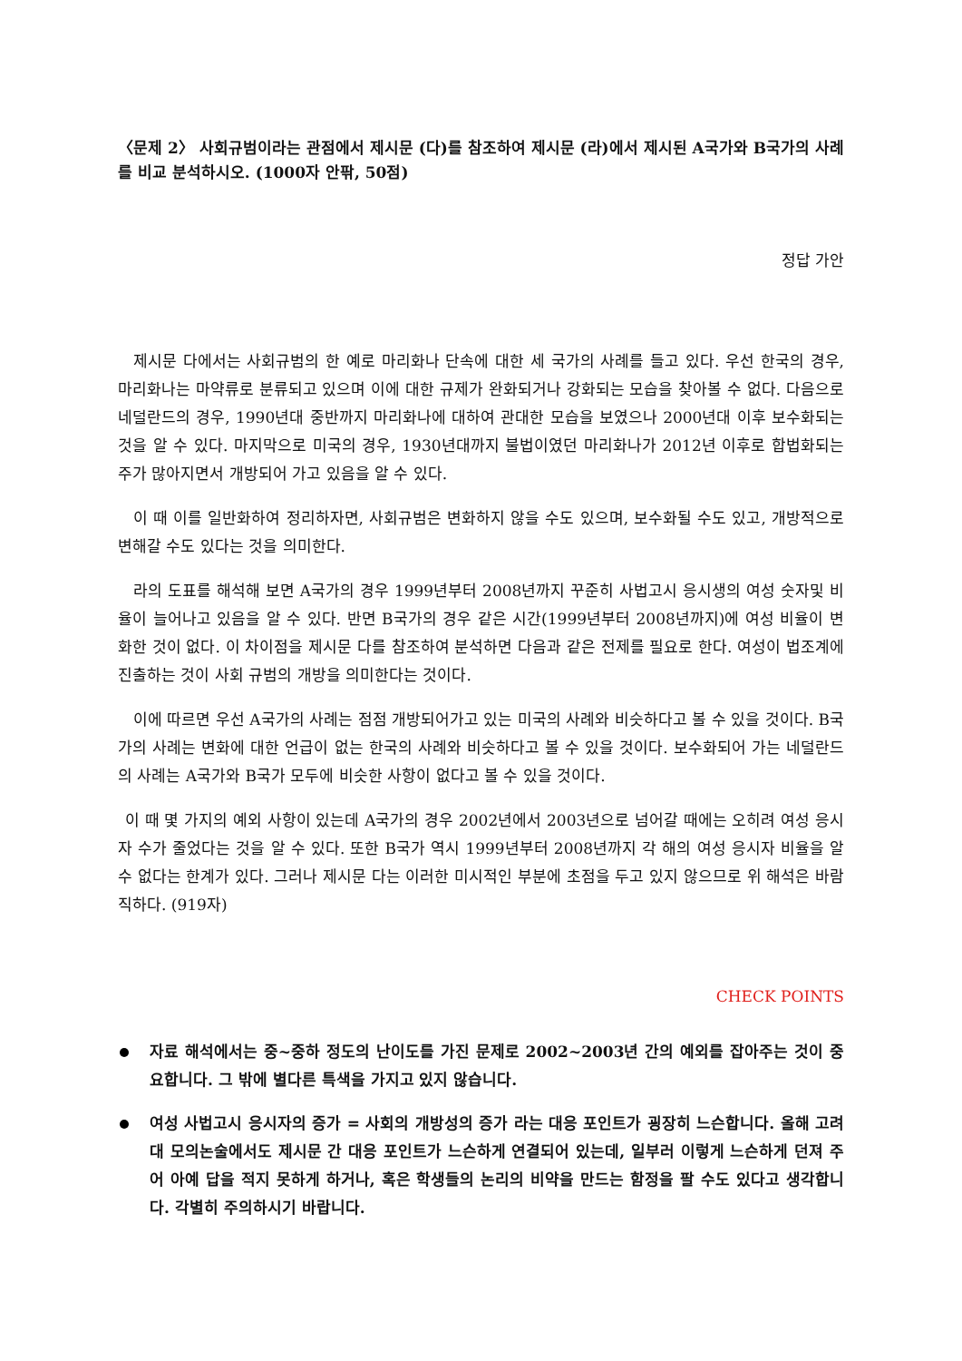〈문제 2〉 사회규범이라는 관점에서 제시문 (다)를 참조하여 제시문 (라)에서 제시된 A국가와 B국가의 사례를 비교 분석하시오. (1000자 안팎, 50점)
정답 가안
제시문 다에서는 사회규범의 한 예로 마리화나 단속에 대한 세 국가의 사례를 들고 있다. 우선 한국의 경우, 마리화나는 마약류로 분류되고 있으며 이에 대한 규제가 완화되거나 강화되는 모습을 찾아볼 수 없다. 다음으로 네덜란드의 경우, 1990년대 중반까지 마리화나에 대하여 관대한 모습을 보였으나 2000년대 이후 보수화되는 것을 알 수 있다. 마지막으로 미국의 경우, 1930년대까지 불법이였던 마리화나가 2012년 이후로 합법화되는 주가 많아지면서 개방되어 가고 있음을 알 수 있다.
이 때 이를 일반화하여 정리하자면, 사회규범은 변화하지 않을 수도 있으며, 보수화될 수도 있고, 개방적으로 변해갈 수도 있다는 것을 의미한다.
라의 도표를 해석해 보면 A국가의 경우 1999년부터 2008년까지 꾸준히 사법고시 응시생의 여성 숫자및 비율이 늘어나고 있음을 알 수 있다. 반면 B국가의 경우 같은 시간(1999년부터 2008년까지)에 여성 비율이 변화한 것이 없다. 이 차이점을 제시문 다를 참조하여 분석하면 다음과 같은 전제를 필요로 한다. 여성이 법조계에 진출하는 것이 사회 규범의 개방을 의미한다는 것이다.
이에 따르면 우선 A국가의 사례는 점점 개방되어가고 있는 미국의 사례와 비슷하다고 볼 수 있을 것이다. B국가의 사례는 변화에 대한 언급이 없는 한국의 사례와 비슷하다고 볼 수 있을 것이다. 보수화되어 가는 네덜란드의 사례는 A국가와 B국가 모두에 비슷한 사항이 없다고 볼 수 있을 것이다.
이 때 몇 가지의 예외 사항이 있는데 A국가의 경우 2002년에서 2003년으로 넘어갈 때에는 오히려 여성 응시자 수가 줄었다는 것을 알 수 있다. 또한 B국가 역시 1999년부터 2008년까지 각 해의 여성 응시자 비율을 알 수 없다는 한계가 있다. 그러나 제시문 다는 이러한 미시적인 부분에 초점을 두고 있지 않으므로 위 해석은 바람직하다. (919자)
CHECK POINTS
자료 해석에서는 중~중하 정도의 난이도를 가진 문제로 2002~2003년 간의 예외를 잡아주는 것이 중요합니다. 그 밖에 별다른 특색을 가지고 있지 않습니다.
여성 사법고시 응시자의 증가 = 사회의 개방성의 증가 라는 대응 포인트가 굉장히 느슨합니다. 올해 고려대 모의논술에서도 제시문 간 대응 포인트가 느슨하게 연결되어 있는데, 일부러 이렇게 느슨하게 던져 주어 아예 답을 적지 못하게 하거나, 혹은 학생들의 논리의 비약을 만드는 함정을 팔 수도 있다고 생각합니다. 각별히 주의하시기 바랍니다.